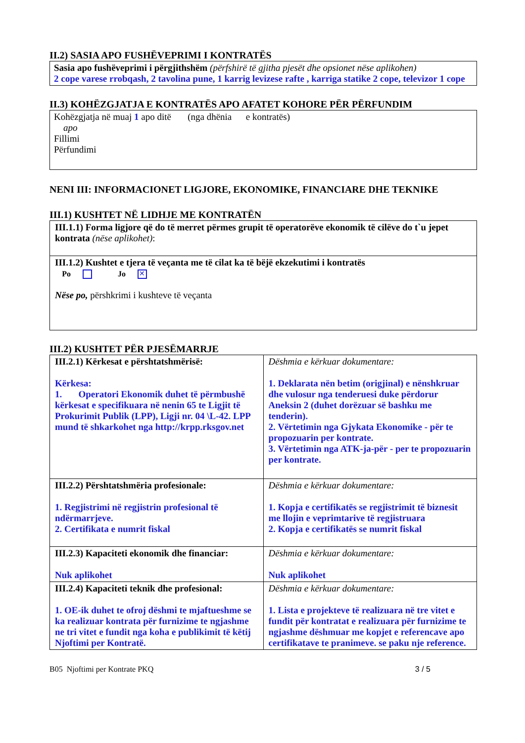II.2) SASIA APO FUSHËVEPRIMI I KONTRATËS
Sasia apo fushëveprimi i përgjithshëm (përfshirë të gjitha pjesët dhe opsionet nëse aplikohen)
2 cope varese rrobqash, 2 tavolina pune, 1 karrig levizese rafte , karriga statike 2 cope, televizor 1 cope
II.3) KOHËZGJATJA E KONTRATËS APO AFATET KOHORE PËR PËRFUNDIM
Kohëzgjatja në muaj 1 apo ditë (nga dhënia e kontratës)
apo
Fillimi
Përfundimi
NENI III: INFORMACIONET LIGJORE, EKONOMIKE, FINANCIARE DHE TEKNIKE
III.1) KUSHTET NË LIDHJE ME KONTRATËN
| III.1.1) Forma ligjore që do të merret përmes grupit të operatorëve ekonomik të cilëve do t`u jepet kontrata (nëse aplikohet) : |
| III.1.2) Kushtet e tjera të veçanta me të cilat ka të bëjë ekzekutimi i kontratës Po Jo ✕ Nëse po, përshkrimi i kushteve të veçanta |
III.2) KUSHTET PËR PJESËMARRJE
| III.2.1) Kërkesat e përshtatshmërisë: Kërkesa: 1. Operatori Ekonomik duhet të përmbushë kërkesat e specifikuara në nenin 65 te Ligjit të Prokurimit Publik (LPP), Ligji nr. 04 \L-42. LPP mund të shkarkohet nga http://krpp.rksgov.net | Dëshmia e kërkuar dokumentare: 1. Deklarata nën betim (origjinal) e nënshkruar dhe vulosur nga tenderuesi duke përdorur Aneksin 2 (duhet dorëzuar së bashku me tenderin). 2. Vërtetimin nga Gjykata Ekonomike - për te propozuarin per kontrate. 3. Vërtetimin nga ATK-ja-për - per te propozuarin per kontrate. |
| III.2.2) Përshtatshmëria profesionale: 1. Regjistrimi në regjistrin profesional të ndërmarrjeve. 2. Certifikata e numrit fiskal | Dëshmia e kërkuar dokumentare: 1. Kopja e certifikatës se regjistrimit të biznesit me llojin e veprimtarive të regjistruara 2. Kopja e certifikatës se numrit fiskal |
| III.2.3) Kapaciteti ekonomik dhe financiar: Nuk aplikohet | Dëshmia e kërkuar dokumentare: Nuk aplikohet |
| III.2.4) Kapaciteti teknik dhe profesional: 1. OE-ik duhet te ofroj dëshmi te mjaftueshme se ka realizuar kontrata për furnizime te ngjashme ne tri vitet e fundit nga koha e publikimit të këtij Njoftimi per Kontratë. | Dëshmia e kërkuar dokumentare: 1. Lista e projekteve të realizuara në tre vitet e fundit për kontratat e realizuara për furnizime te ngjashme dëshmuar me kopjet e referencave apo certifikatave te pranimeve. se paku nje reference. |
B05 Njoftimi per Kontrate PKQ 3 / 5